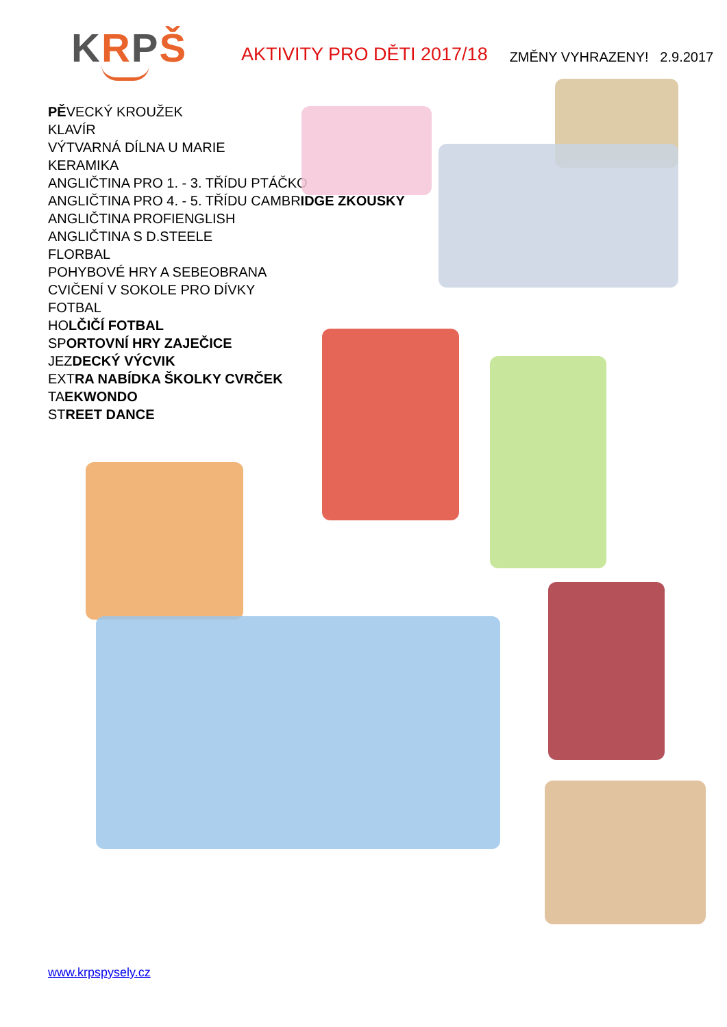KRPŠ
AKTIVITY PRO DĚTI 2017/18
ZMĚNY VYHRAZENY! 2.9.2017
PĚVECKÝ KROUŽEK
KLAVÍR
VÝTVARNÁ DÍLNA U MARIE
KERAMIKA
ANGLIČTINA PRO 1. - 3. TŘÍDU PTÁČKO
ANGLIČTINA PRO 4. - 5. TŘÍDU CAMBRIDGE ZKOUSKY
ANGLIČTINA PROFIENGLISH
ANGLIČTINA S D.STEELE
FLORBAL
POHYBOVÉ HRY A SEBEOBRANA
CVIČENÍ V SOKOLE PRO DÍVKY
FOTBAL
HOLČIČÍ FOTBAL
SPORTOVNÍ HRY ZAJEČICE
JEZDECKÝ VÝCVIK
EXTRA NABÍDKA ŠKOLKY CVRČEK
TAEKWONDO
STREET DANCE
www.krpspysely.cz